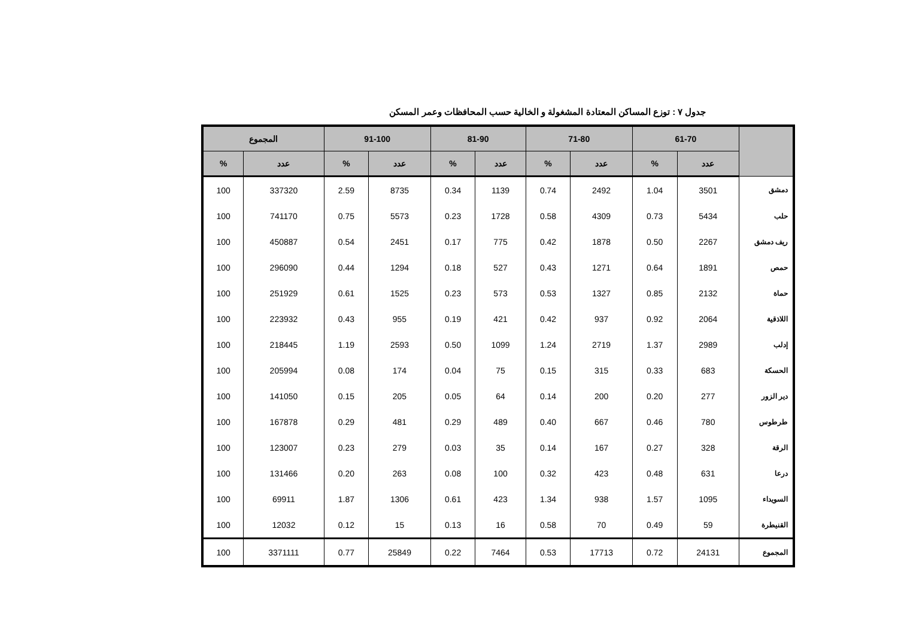جدول ٧ : توزع المساكن المعتادة المشغولة و الخالية حسب المحافظات وعمر المسكن
| | 61-70 | | 71-80 | | 81-90 | | 91-100 | | المجموع | |
| --- | --- | --- | --- | --- | --- | --- | --- | --- | --- | --- |
| | عدد | % | عدد | % | عدد | % | عدد | % | عدد | % |
| دمشق | 3501 | 1.04 | 2492 | 0.74 | 1139 | 0.34 | 8735 | 2.59 | 337320 | 100 |
| حلب | 5434 | 0.73 | 4309 | 0.58 | 1728 | 0.23 | 5573 | 0.75 | 741170 | 100 |
| ريف دمشق | 2267 | 0.50 | 1878 | 0.42 | 775 | 0.17 | 2451 | 0.54 | 450887 | 100 |
| حمص | 1891 | 0.64 | 1271 | 0.43 | 527 | 0.18 | 1294 | 0.44 | 296090 | 100 |
| حماة | 2132 | 0.85 | 1327 | 0.53 | 573 | 0.23 | 1525 | 0.61 | 251929 | 100 |
| اللاذقية | 2064 | 0.92 | 937 | 0.42 | 421 | 0.19 | 955 | 0.43 | 223932 | 100 |
| إدلب | 2989 | 1.37 | 2719 | 1.24 | 1099 | 0.50 | 2593 | 1.19 | 218445 | 100 |
| الحسكة | 683 | 0.33 | 315 | 0.15 | 75 | 0.04 | 174 | 0.08 | 205994 | 100 |
| دير الزور | 277 | 0.20 | 200 | 0.14 | 64 | 0.05 | 205 | 0.15 | 141050 | 100 |
| طرطوس | 780 | 0.46 | 667 | 0.40 | 489 | 0.29 | 481 | 0.29 | 167878 | 100 |
| الرقة | 328 | 0.27 | 167 | 0.14 | 35 | 0.03 | 279 | 0.23 | 123007 | 100 |
| درعا | 631 | 0.48 | 423 | 0.32 | 100 | 0.08 | 263 | 0.20 | 131466 | 100 |
| السويداء | 1095 | 1.57 | 938 | 1.34 | 423 | 0.61 | 1306 | 1.87 | 69911 | 100 |
| القنيطرة | 59 | 0.49 | 70 | 0.58 | 16 | 0.13 | 15 | 0.12 | 12032 | 100 |
| المجموع | 24131 | 0.72 | 17713 | 0.53 | 7464 | 0.22 | 25849 | 0.77 | 3371111 | 100 |